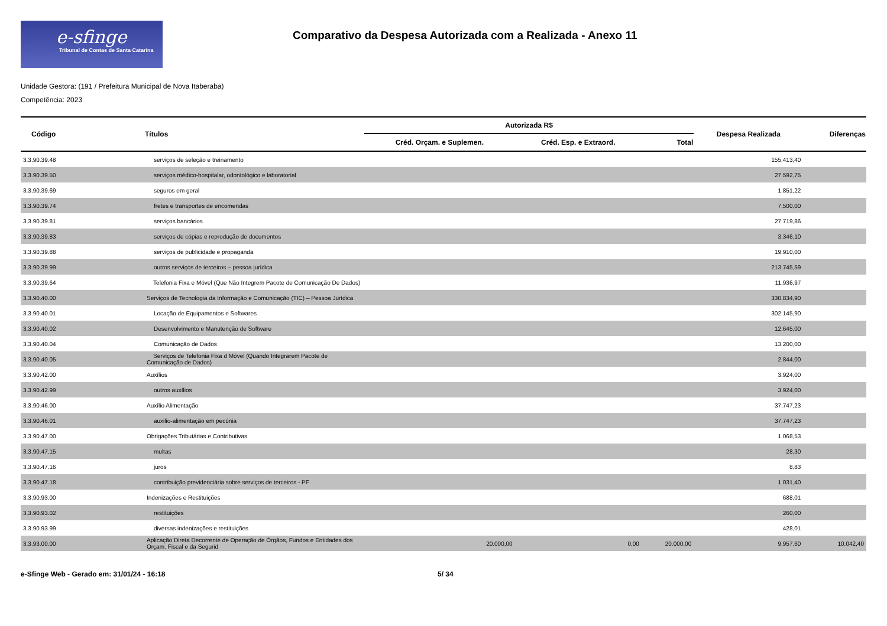e-sfinge
Tribunal de Contas de Santa Catarina
Comparativo da Despesa Autorizada com a Realizada - Anexo 11
Unidade Gestora: (191 / Prefeitura Municipal de Nova Itaberaba)
Competência: 2023
| Código | Títulos | Autorizada R$ | | | Despesa Realizada | Diferenças |
| --- | --- | --- | --- | --- | --- | --- |
| | | Créd. Orçam. e Suplemen. | Créd. Esp. e Extraord. | Total | | |
| 3.3.90.39.48 | serviços de seleção e treinamento | | | | 155.413,40 | |
| 3.3.90.39.50 | serviços médico-hospitalar, odontológico e laboratorial | | | | 27.592,75 | |
| 3.3.90.39.69 | seguros em geral | | | | 1.851,22 | |
| 3.3.90.39.74 | fretes e transportes de encomendas | | | | 7.500,00 | |
| 3.3.90.39.81 | serviços bancários | | | | 27.719,86 | |
| 3.3.90.39.83 | serviços de cópias e reprodução de documentos | | | | 3.346,10 | |
| 3.3.90.39.88 | serviços de publicidade e propaganda | | | | 19.910,00 | |
| 3.3.90.39.99 | outros serviços de terceiros – pessoa jurídica | | | | 213.745,59 | |
| 3.3.90.39.64 | Telefonia Fixa e Móvel (Que Não Integrem Pacote de Comunicação De Dados) | | | | 11.936,97 | |
| 3.3.90.40.00 | Serviços de Tecnologia da Informação e Comunicação (TIC) – Pessoa Jurídica | | | | 330.834,90 | |
| 3.3.90.40.01 | Locação de Equipamentos e Softwares | | | | 302.145,90 | |
| 3.3.90.40.02 | Desenvolvimento e Manutenção de Software | | | | 12.645,00 | |
| 3.3.90.40.04 | Comunicação de Dados | | | | 13.200,00 | |
| 3.3.90.40.05 | Serviços de Telefonia Fixa d Móvel (Quando Integrarem Pacote de Comunicação de Dados) | | | | 2.844,00 | |
| 3.3.90.42.00 | Auxílios | | | | 3.924,00 | |
| 3.3.90.42.99 | outros auxílios | | | | 3.924,00 | |
| 3.3.90.46.00 | Auxílio Alimentação | | | | 37.747,23 | |
| 3.3.90.46.01 | auxilio-alimentação em pecúnia | | | | 37.747,23 | |
| 3.3.90.47.00 | Obrigações Tributárias e Contributivas | | | | 1.068,53 | |
| 3.3.90.47.15 | multas | | | | 28,30 | |
| 3.3.90.47.16 | juros | | | | 8,83 | |
| 3.3.90.47.18 | contribuição previdenciária sobre serviços de terceiros - PF | | | | 1.031,40 | |
| 3.3.90.93.00 | Indenizações e Restituições | | | | 688,01 | |
| 3.3.90.93.02 | restituições | | | | 260,00 | |
| 3.3.90.93.99 | diversas indenizações e restituições | | | | 428,01 | |
| 3.3.93.00.00 | Aplicação Direta Decorrente de Operação de Órgãos, Fundos e Entidades dos Orçam. Fiscal e da Segurid | 20.000,00 | 0,00 | 20.000,00 | 9.957,60 | 10.042,40 |
e-Sfinge Web - Gerado em: 31/01/24 - 16:18 5/ 34